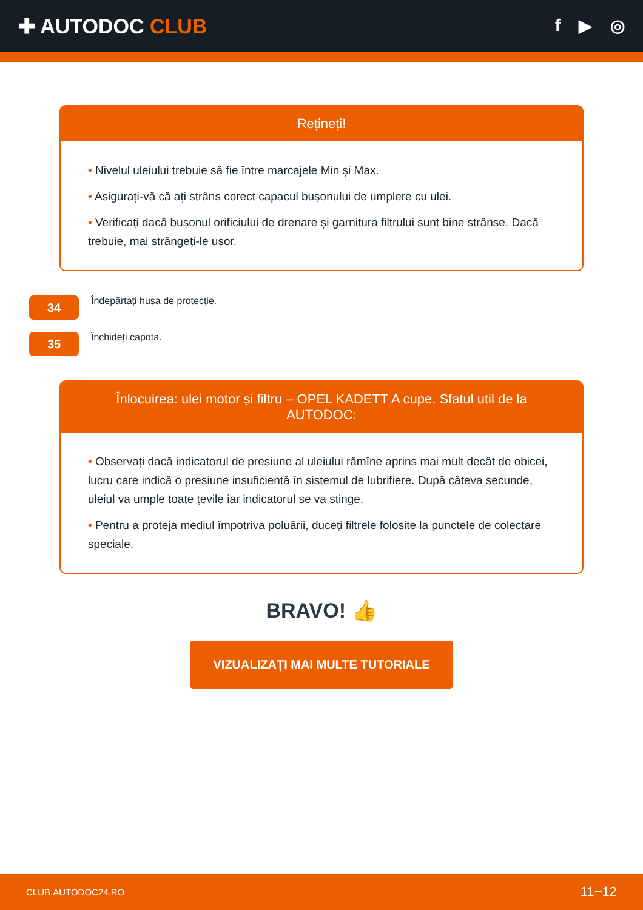✚ AUTODOC CLUB
f ▶ ◎
Rețineți!
• Nivelul uleiului trebuie să fie între marcajele Min și Max.
• Asigurați-vă că ați strâns corect capacul bușonului de umplere cu ulei.
• Verificați dacă bușonul orificiului de drenare și garnitura filtrului sunt bine strânse. Dacă trebuie, mai strângeți-le ușor.
34
Îndepărtați husa de protecție.
35
Închideți capota.
Înlocuirea: ulei motor și filtru – OPEL KADETT A cupe. Sfatul util de la AUTODOC:
• Observați dacă indicatorul de presiune al uleiului rămîne aprins mai mult decât de obicei, lucru care indică o presiune insuficientă în sistemul de lubrifiere. După câteva secunde, uleiul va umple toate țevile iar indicatorul se va stinge.
• Pentru a proteja mediul împotriva poluării, duceți filtrele folosite la punctele de colectare speciale.
BRAVO! 👍
VIZUALIZAȚI MAI MULTE TUTORIALE
CLUB.AUTODOC24.RO 11−12